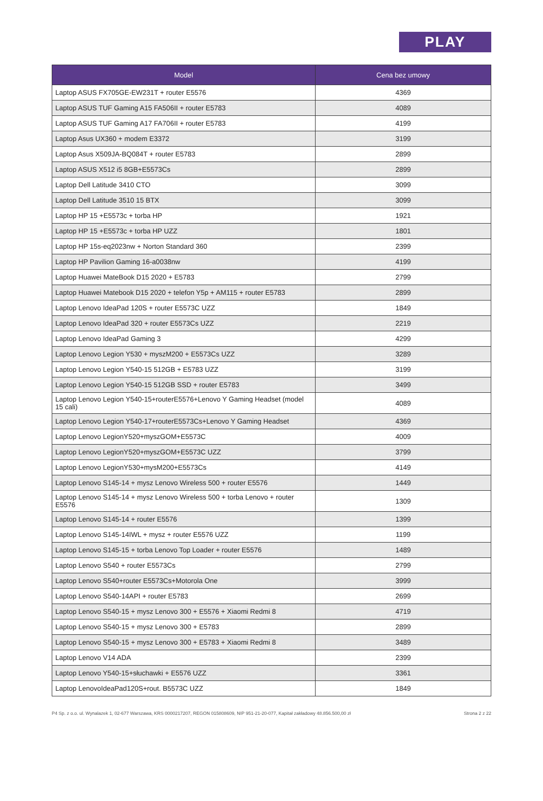PLAY
| Model | Cena bez umowy |
| --- | --- |
| Laptop ASUS FX705GE-EW231T + router E5576 | 4369 |
| Laptop ASUS TUF Gaming A15 FA506II + router E5783 | 4089 |
| Laptop ASUS TUF Gaming A17 FA706II + router E5783 | 4199 |
| Laptop Asus UX360 + modem E3372 | 3199 |
| Laptop Asus X509JA-BQ084T + router E5783 | 2899 |
| Laptop ASUS X512 i5 8GB+E5573Cs | 2899 |
| Laptop Dell Latitude 3410 CTO | 3099 |
| Laptop Dell Latitude 3510 15 BTX | 3099 |
| Laptop HP 15 +E5573c + torba HP | 1921 |
| Laptop HP 15 +E5573c + torba HP UZZ | 1801 |
| Laptop HP 15s-eq2023nw + Norton Standard 360 | 2399 |
| Laptop HP Pavilion Gaming 16-a0038nw | 4199 |
| Laptop Huawei MateBook D15 2020 + E5783 | 2799 |
| Laptop Huawei Matebook D15 2020 + telefon Y5p + AM115 + router E5783 | 2899 |
| Laptop Lenovo IdeaPad 120S + router E5573C UZZ | 1849 |
| Laptop Lenovo IdeaPad 320 + router E5573Cs UZZ | 2219 |
| Laptop Lenovo IdeaPad Gaming 3 | 4299 |
| Laptop Lenovo Legion Y530 + myszM200 + E5573Cs UZZ | 3289 |
| Laptop Lenovo Legion Y540-15 512GB + E5783 UZZ | 3199 |
| Laptop Lenovo Legion Y540-15 512GB SSD + router E5783 | 3499 |
| Laptop Lenovo Legion Y540-15+routerE5576+Lenovo Y Gaming Headset (model 15 cali) | 4089 |
| Laptop Lenovo Legion Y540-17+routerE5573Cs+Lenovo Y Gaming Headset | 4369 |
| Laptop Lenovo LegionY520+myszGOM+E5573C | 4009 |
| Laptop Lenovo LegionY520+myszGOM+E5573C UZZ | 3799 |
| Laptop Lenovo LegionY530+mysM200+E5573Cs | 4149 |
| Laptop Lenovo S145-14 + mysz Lenovo Wireless 500 + router E5576 | 1449 |
| Laptop Lenovo S145-14 + mysz Lenovo Wireless 500 + torba Lenovo + router E5576 | 1309 |
| Laptop Lenovo S145-14 + router E5576 | 1399 |
| Laptop Lenovo S145-14IWL + mysz + router E5576 UZZ | 1199 |
| Laptop Lenovo S145-15 + torba Lenovo Top Loader + router E5576 | 1489 |
| Laptop Lenovo S540 + router E5573Cs | 2799 |
| Laptop Lenovo S540+router E5573Cs+Motorola One | 3999 |
| Laptop Lenovo S540-14API + router E5783 | 2699 |
| Laptop Lenovo S540-15 + mysz Lenovo 300 + E5576 + Xiaomi Redmi 8 | 4719 |
| Laptop Lenovo S540-15 + mysz Lenovo 300 + E5783 | 2899 |
| Laptop Lenovo S540-15 + mysz Lenovo 300 + E5783 + Xiaomi Redmi 8 | 3489 |
| Laptop Lenovo V14 ADA | 2399 |
| Laptop Lenovo Y540-15+słuchawki + E5576 UZZ | 3361 |
| Laptop LenovoIdeaPad120S+rout. B5573C UZZ | 1849 |
P4 Sp. z o.o. ul. Wynalazek 1, 02-677 Warszawa, KRS 0000217207, REGON 015808609, NIP 951-21-20-077, Kapitał zakładowy 48.856.500,00 zł Strona 2 z 22